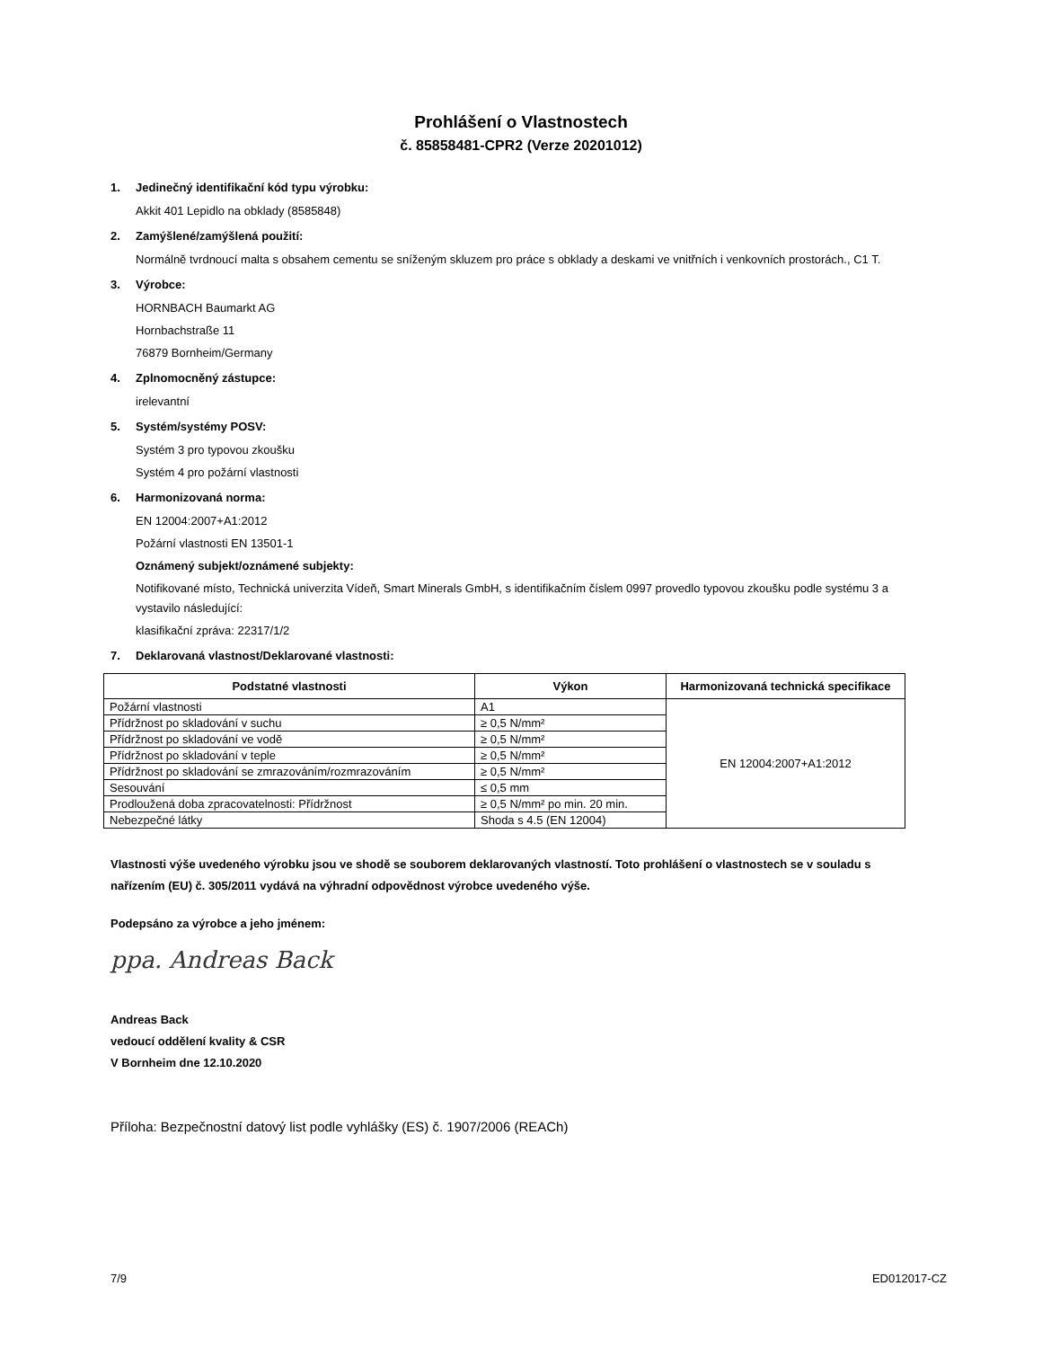Prohlášení o Vlastnostech
č. 85858481-CPR2 (Verze 20201012)
1. Jedinečný identifikační kód typu výrobku:
Akkit 401 Lepidlo na obklady (8585848)
2. Zamýšlené/zamýšlená použití:
Normálně tvrdnoucí malta s obsahem cementu se sníženým skluzem pro práce s obklady a deskami ve vnitřních i venkovních prostorách., C1 T.
3. Výrobce:
HORNBACH Baumarkt AG
Hornbachstraße 11
76879 Bornheim/Germany
4. Zplnomocněný zástupce:
irelevantní
5. Systém/systémy POSV:
Systém 3 pro typovou zkoušku
Systém 4 pro požární vlastnosti
6. Harmonizovaná norma:
EN 12004:2007+A1:2012
Požární vlastnosti EN 13501-1
Oznámený subjekt/oznámené subjekty:
Notifikované místo, Technická univerzita Vídeň, Smart Minerals GmbH, s identifikačním číslem 0997 provedlo typovou zkoušku podle systému 3 a vystavilo následující:
klasifikační zpráva: 22317/1/2
7. Deklarovaná vlastnost/Deklarované vlastnosti:
| Podstatné vlastnosti | Výkon | Harmonizovaná technická specifikace |
| --- | --- | --- |
| Požární vlastnosti | A1 | EN 12004:2007+A1:2012 |
| Přídržnost po skladování v suchu | ≥ 0,5 N/mm² | |
| Přídržnost po skladování ve vodě | ≥ 0,5 N/mm² | |
| Přídržnost po skladování v teple | ≥ 0,5 N/mm² | |
| Přídržnost po skladování se zmrazováním/rozmrazováním | ≥ 0,5 N/mm² | |
| Sesouvání | ≤ 0,5 mm | |
| Prodloužená doba zpracovatelnosti: Přídržnost | ≥ 0,5 N/mm² po min. 20 min. | |
| Nebezpečné látky | Shoda s 4.5 (EN 12004) | |
Vlastnosti výše uvedeného výrobku jsou ve shodě se souborem deklarovaných vlastností. Toto prohlášení o vlastnostech se v souladu s nařízením (EU) č. 305/2011 vydává na výhradní odpovědnost výrobce uvedeného výše.
Podepsáno za výrobce a jeho jménem:
ppa. Andreas Back
Andreas Back
vedoucí oddělení kvality & CSR
V Bornheim dne 12.10.2020
Příloha: Bezpečnostní datový list podle vyhlášky (ES) č. 1907/2006 (REACh)
7/9 ED012017-CZ